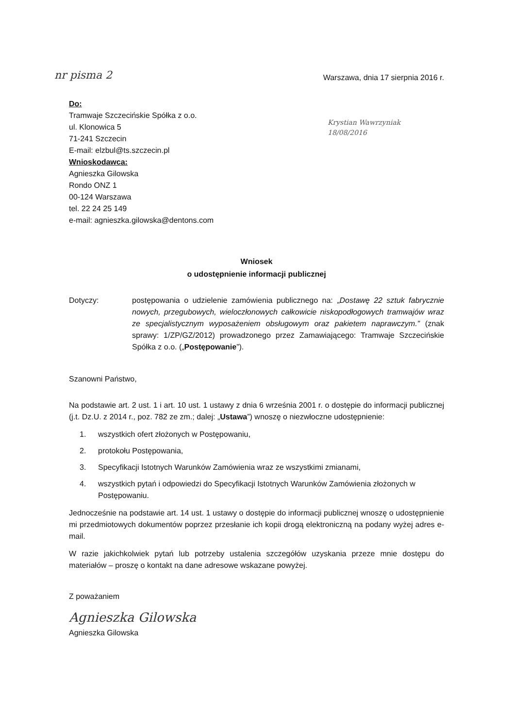nr pisma 2 Warszawa, dnia 17 sierpnia 2016 r.
Do:
Tramwaje Szczecińskie Spółka z o.o.
ul. Klonowica 5
71-241 Szczecin
E-mail: elzbul@ts.szczecin.pl
Wnioskodawca:
Agnieszka Gilowska
Rondo ONZ 1
00-124 Warszawa
tel. 22 24 25 149
e-mail: agnieszka.gilowska@dentons.com
Krystian Wawrzyniak
18/08/2016
Wniosek
o udostępnienie informacji publicznej
Dotyczy: postępowania o udzielenie zamówienia publicznego na: „Dostawę 22 sztuk fabrycznie nowych, przegubowych, wieloczłonowych całkowicie niskopodłogowych tramwajów wraz ze specjalistycznym wyposażeniem obsługowym oraz pakietem naprawczym.” (znak sprawy: 1/ZP/GZ/2012) prowadzonego przez Zamawiającego: Tramwaje Szczecińskie Spółka z o.o. („Postępowanie”).
Szanowni Państwo,
Na podstawie art. 2 ust. 1 i art. 10 ust. 1 ustawy z dnia 6 września 2001 r. o dostępie do informacji publicznej (j.t. Dz.U. z 2014 r., poz. 782 ze zm.; dalej: „Ustawa”) wnoszę o niezwłoczne udostępnienie:
1. wszystkich ofert złożonych w Postępowaniu,
2. protokołu Postępowania,
3. Specyfikacji Istotnych Warunków Zamówienia wraz ze wszystkimi zmianami,
4. wszystkich pytań i odpowiedzi do Specyfikacji Istotnych Warunków Zamówienia złożonych w Postępowaniu.
Jednocześnie na podstawie art. 14 ust. 1 ustawy o dostępie do informacji publicznej wnoszę o udostępnienie mi przedmiotowych dokumentów poprzez przesłanie ich kopii drogą elektroniczną na podany wyżej adres e-mail.
W razie jakichkolwiek pytań lub potrzeby ustalenia szczegółów uzyskania przeze mnie dostępu do materiałów – proszę o kontakt na dane adresowe wskazane powyżej.
Z poważaniem
Agnieszka Gilowska
Agnieszka Gilowska